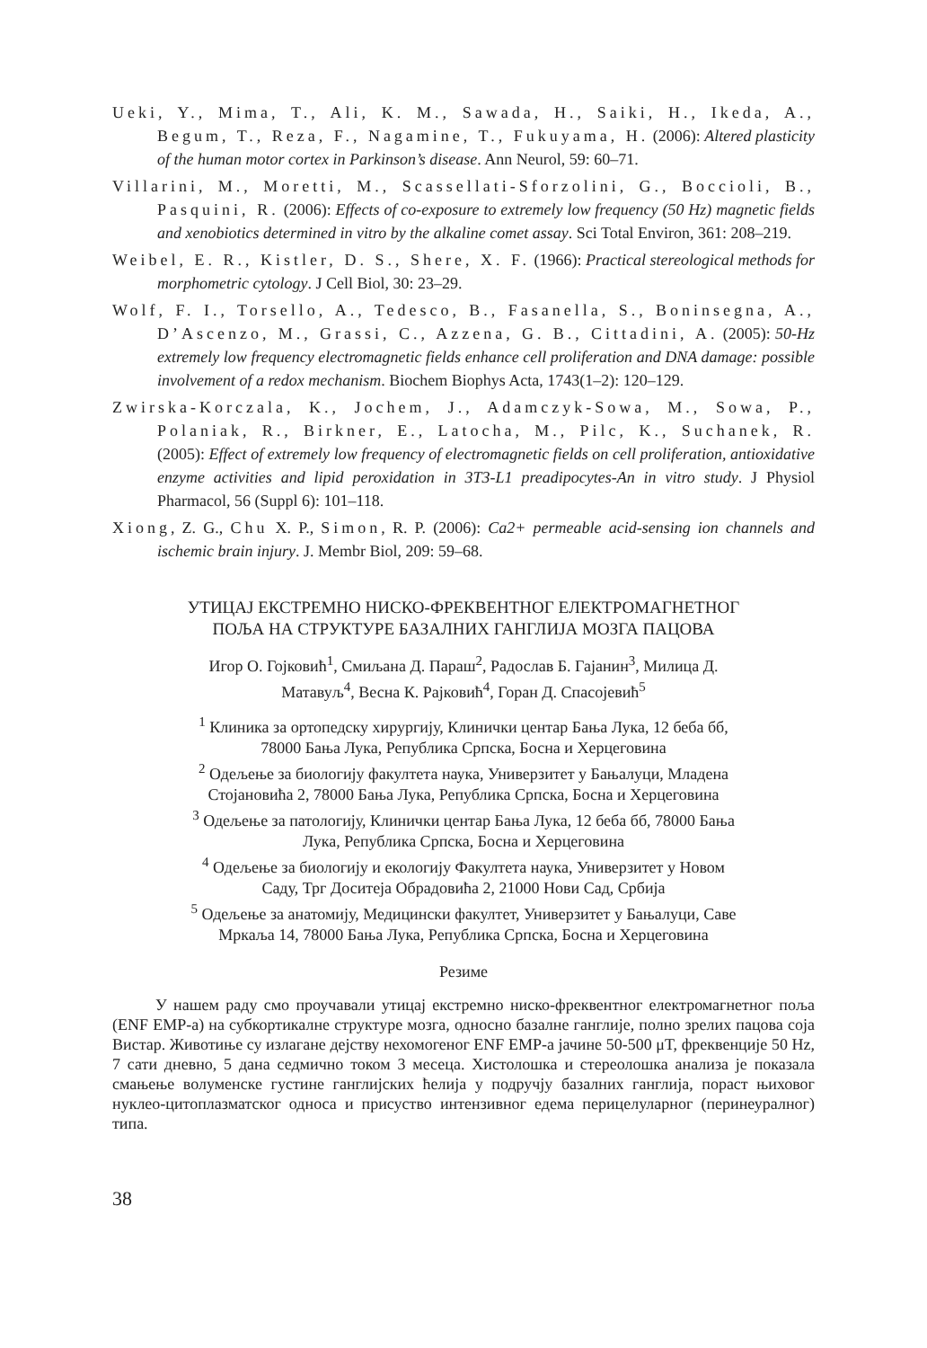Ueki, Y., Mima, T., Ali, K. M., Sawada, H., Saiki, H., Ikeda, A., Begum, T., Reza, F., Nagamine, T., Fukuyama, H. (2006): Altered plasticity of the human motor cortex in Parkinson’s disease. Ann Neurol, 59: 60–71.
Villarini, M., Moretti, M., Scassellati-Sforzolini, G., Boccioli, B., Pasquini, R. (2006): Effects of co-exposure to extremely low frequency (50 Hz) magnetic fields and xenobiotics determined in vitro by the alkaline comet assay. Sci Total Environ, 361: 208–219.
Weibel, E. R., Kistler, D. S., Shere, X. F. (1966): Practical stereological methods for morphometric cytology. J Cell Biol, 30: 23–29.
Wolf, F. I., Torsello, A., Tedesco, B., Fasanella, S., Boninsegna, A., D’Ascenzo, M., Grassi, C., Azzena, G. B., Cittadini, A. (2005): 50-Hz extremely low frequency electromagnetic fields enhance cell proliferation and DNA damage: possible involvement of a redox mechanism. Biochem Biophys Acta, 1743(1–2): 120–129.
Zwirska-Korczala, K., Jochem, J., Adamczyk-Sowa, M., Sowa, P., Polaniak, R., Birkner, E., Latocha, M., Pilc, K., Suchanek, R. (2005): Effect of extremely low frequency of electromagnetic fields on cell proliferation, antioxidative enzyme activities and lipid peroxidation in 3T3-L1 preadipocytes-An in vitro study. J Physiol Pharmacol, 56 (Suppl 6): 101–118.
Xiong, Z. G., Chu X. P., Simon, R. P. (2006): Ca2+ permeable acid-sensing ion channels and ischemic brain injury. J. Membr Biol, 209: 59–68.
УТИЦАЈ ЕКСТРЕМНО НИСКО-ФРЕКВЕНТНОГ ЕЛЕКТРОМАГНЕТНОГ
ПОЉА НА СТРУКТУРЕ БАЗАЛНИХ ГАНГЛИЈА МОЗГА ПАЦОВА
Игор О. Гојковић<sup>1</sup>, Смиљана Д. Параш<sup>2</sup>, Радослав Б. Гајанин<sup>3</sup>, Милица Д.
Матавуљ<sup>4</sup>, Весна К. Рајковић<sup>4</sup>, Горан Д. Спасојевић<sup>5</sup>
<sup>1</sup> Клиника за ортопедску хирургију, Клинички центар Бања Лука, 12 беба бб,
78000 Бања Лука, Република Српска, Босна и Херцеговина
<sup>2</sup> Одељење за биологију факултета наука, Универзитет у Бањалуци, Младена
Стојановића 2, 78000 Бања Лука, Република Српска, Босна и Херцеговина
<sup>3</sup> Одељење за патологију, Клинички центар Бања Лука, 12 беба бб, 78000 Бања
Лука, Република Српска, Босна и Херцеговина
<sup>4</sup> Одељење за биологију и екологију Факултета наука, Универзитет у Новом
Саду, Трг Доситеја Обрадовића 2, 21000 Нови Сад, Србија
<sup>5</sup> Одељење за анатомију, Медицински факултет, Универзитет у Бањалуци, Саве
Мркаља 14, 78000 Бања Лука, Република Српска, Босна и Херцеговина
Резиме
У нашем раду смо проучавали утицај екстремно ниско-фреквентног електромагнетног поља (ENF EMP-a) на субкортикалне структуре мозга, односно базалне ганглије, полно зрелих пацова соја Вистар. Животиње су излагане дејству нехомогеног ENF EMP-a јачине 50-500 μT, фреквенције 50 Hz, 7 сати дневно, 5 дана седмично током 3 месеца. Хистолошка и стереолошка анализа је показала смањење волуменске густине ганглијских ћелија у подручју базалних ганглија, пораст њиховог нуклео-цитоплазматског односа и присуство интензивног едема перицелуларног (перинеуралног) типа.
38